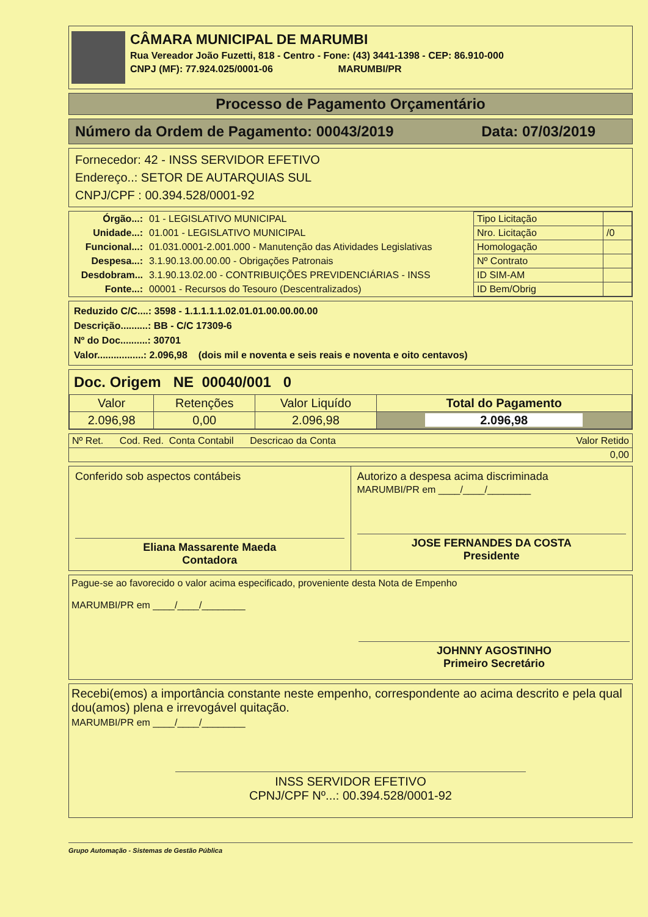CÂMARA MUNICIPAL DE MARUMBI
Rua Vereador João Fuzetti, 818 - Centro - Fone: (43) 3441-1398 - CEP: 86.910-000
CNPJ (MF): 77.924.025/0001-06 MARUMBI/PR
Processo de Pagamento Orçamentário
Número da Ordem de Pagamento: 00043/2019 Data: 07/03/2019
Fornecedor: 42 - INSS SERVIDOR EFETIVO
Endereço..: SETOR DE AUTARQUIAS SUL
CNPJ/CPF : 00.394.528/0001-92
| Órgão...: | 01 - LEGISLATIVO MUNICIPAL |
| Unidade...: | 01.001 - LEGISLATIVO MUNICIPAL |
| Funcional...: | 01.031.0001-2.001.000 - Manutenção das Atividades Legislativas |
| Despesa...: | 3.1.90.13.00.00.00 - Obrigações Patronais |
| Desdobram... | 3.1.90.13.02.00 - CONTRIBUIÇÕES PREVIDENCIÁRIAS - INSS |
| Fonte...: | 00001 - Recursos do Tesouro (Descentralizados) |
| Tipo Licitação | |
| Nro. Licitação | /0 |
| Homologação | |
| Nº Contrato | |
| ID SIM-AM | |
| ID Bem/Obrig | |
Reduzido C/C....: 3598 - 1.1.1.1.1.02.01.01.00.00.00.00
Descrição..........: BB - C/C 17309-6
Nº do Doc..........: 30701
Valor.................: 2.096,98 (dois mil e noventa e seis reais e noventa e oito centavos)
Doc. Origem NE 00040/001 0
| Valor | Retenções | Valor Liquído | Total do Pagamento |
| 2.096,98 | 0,00 | 2.096,98 | 2.096,98 |
| Nº Ret. Cod. Red. Conta Contabil Descricao da Conta | Valor Retido |
| | 0,00 |
Conferido sob aspectos contábeis
Eliana Massarente Maeda
Contadora
Autorizo a despesa acima discriminada
MARUMBI/PR em ____/____/________
JOSE FERNANDES DA COSTA
Presidente
Pague-se ao favorecido o valor acima especificado, proveniente desta Nota de Empenho
MARUMBI/PR em ____/____/________
JOHNNY AGOSTINHO
Primeiro Secretário
Recebi(emos) a importância constante neste empenho, correspondente ao acima descrito e pela qual dou(amos) plena e irrevogável quitação.
MARUMBI/PR em ____/____/________
INSS SERVIDOR EFETIVO
CPNJ/CPF Nº...: 00.394.528/0001-92
Grupo Automação - Sistemas de Gestão Pública